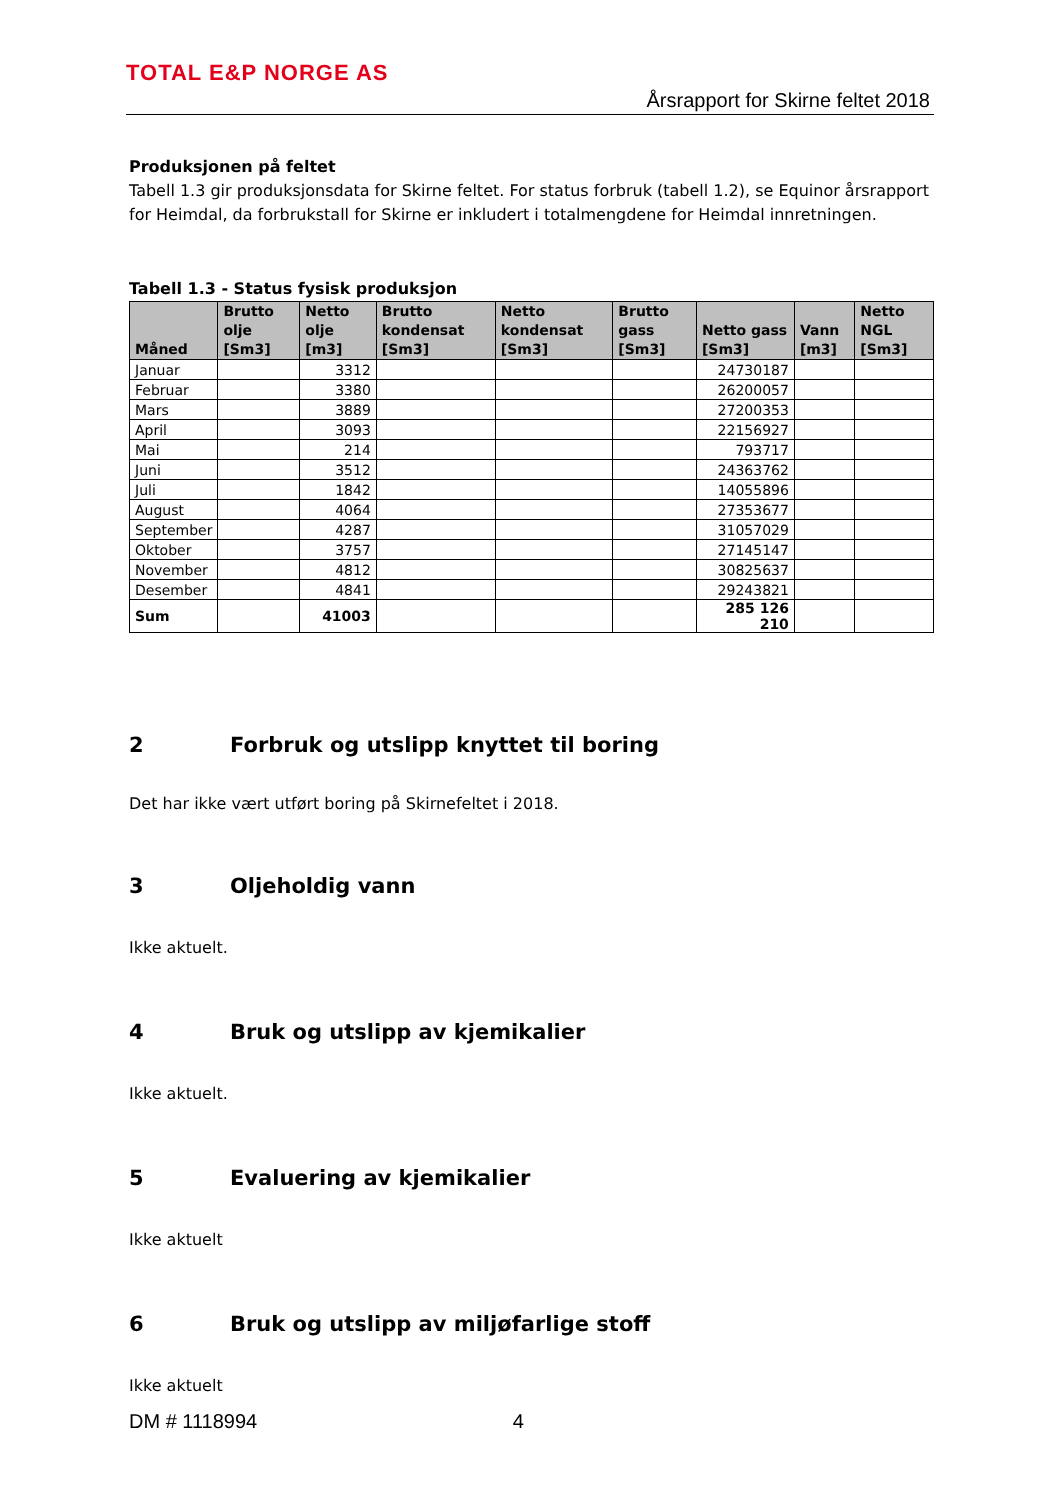TOTAL E&P NORGE AS
Årsrapport for Skirne feltet 2018
Produksjonen på feltet
Tabell 1.3 gir produksjonsdata for Skirne feltet. For status forbruk (tabell 1.2), se Equinor årsrapport for Heimdal, da forbrukstall for Skirne er inkludert i totalmengdene for Heimdal innretningen.
Tabell 1.3 - Status fysisk produksjon
| Måned | Brutto olje [Sm3] | Netto olje [m3] | Brutto kondensat [Sm3] | Netto kondensat [Sm3] | Brutto gass [Sm3] | Netto gass [Sm3] | Vann [m3] | Netto NGL [Sm3] |
| --- | --- | --- | --- | --- | --- | --- | --- | --- |
| Januar | | 3312 | | | | 24730187 | | |
| Februar | | 3380 | | | | 26200057 | | |
| Mars | | 3889 | | | | 27200353 | | |
| April | | 3093 | | | | 22156927 | | |
| Mai | | 214 | | | | 793717 | | |
| Juni | | 3512 | | | | 24363762 | | |
| Juli | | 1842 | | | | 14055896 | | |
| August | | 4064 | | | | 27353677 | | |
| September | | 4287 | | | | 31057029 | | |
| Oktober | | 3757 | | | | 27145147 | | |
| November | | 4812 | | | | 30825637 | | |
| Desember | | 4841 | | | | 29243821 | | |
| Sum | | 41003 | | | | 285 126 210 | | |
2 Forbruk og utslipp knyttet til boring
Det har ikke vært utført boring på Skirnefeltet i 2018.
3 Oljeholdig vann
Ikke aktuelt.
4 Bruk og utslipp av kjemikalier
Ikke aktuelt.
5 Evaluering av kjemikalier
Ikke aktuelt
6 Bruk og utslipp av miljøfarlige stoff
Ikke aktuelt
DM # 1118994 4